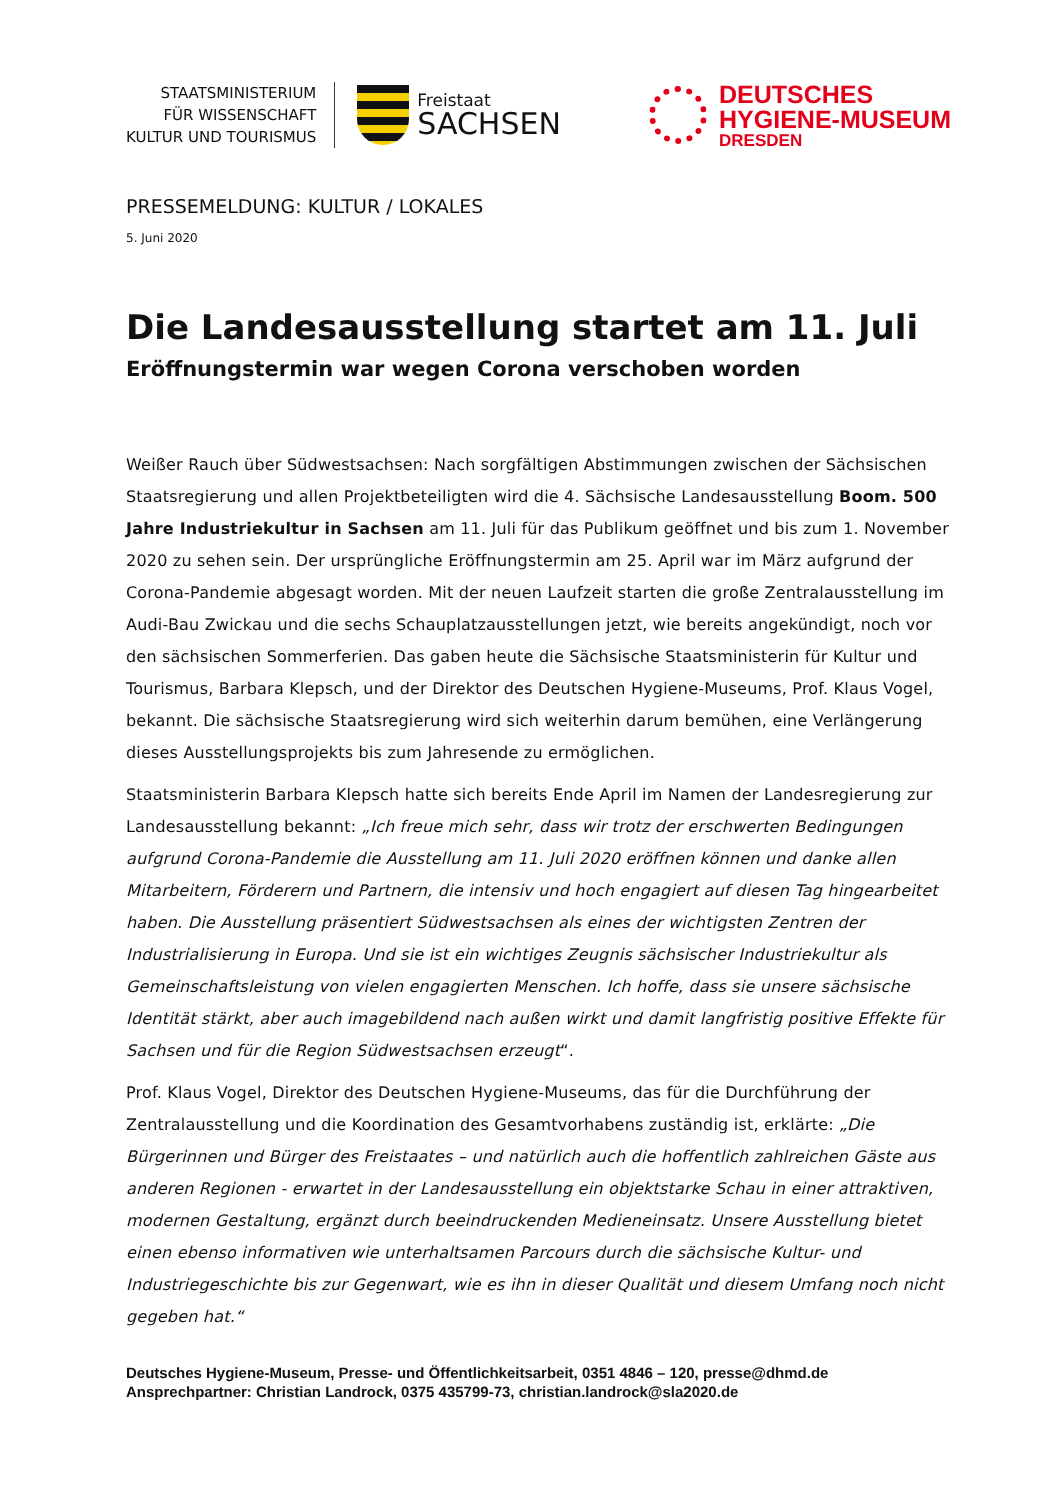STAATSMINISTERIUM
FÜR WISSENSCHAFT
KULTUR UND TOURISMUS
Freistaat
SACHSEN
DEUTSCHES
HYGIENE-MUSEUM
DRESDEN
PRESSEMELDUNG: KULTUR / LOKALES
5. Juni 2020
Die Landesausstellung startet am 11. Juli
Eröffnungstermin war wegen Corona verschoben worden
Weißer Rauch über Südwestsachsen: Nach sorgfältigen Abstimmungen zwischen der Sächsischen Staatsregierung und allen Projektbeteiligten wird die 4. Sächsische Landesausstellung Boom. 500 Jahre Industriekultur in Sachsen am 11. Juli für das Publikum geöffnet und bis zum 1. November 2020 zu sehen sein. Der ursprüngliche Eröffnungstermin am 25. April war im März aufgrund der Corona-Pandemie abgesagt worden. Mit der neuen Laufzeit starten die große Zentralausstellung im Audi-Bau Zwickau und die sechs Schauplatzausstellungen jetzt, wie bereits angekündigt, noch vor den sächsischen Sommerferien. Das gaben heute die Sächsische Staatsministerin für Kultur und Tourismus, Barbara Klepsch, und der Direktor des Deutschen Hygiene-Museums, Prof. Klaus Vogel, bekannt. Die sächsische Staatsregierung wird sich weiterhin darum bemühen, eine Verlängerung dieses Ausstellungsprojekts bis zum Jahresende zu ermöglichen.
Staatsministerin Barbara Klepsch hatte sich bereits Ende April im Namen der Landesregierung zur Landesausstellung bekannt: „Ich freue mich sehr, dass wir trotz der erschwerten Bedingungen aufgrund Corona-Pandemie die Ausstellung am 11. Juli 2020 eröffnen können und danke allen Mitarbeitern, Förderern und Partnern, die intensiv und hoch engagiert auf diesen Tag hingearbeitet haben. Die Ausstellung präsentiert Südwestsachsen als eines der wichtigsten Zentren der Industrialisierung in Europa. Und sie ist ein wichtiges Zeugnis sächsischer Industriekultur als Gemeinschaftsleistung von vielen engagierten Menschen. Ich hoffe, dass sie unsere sächsische Identität stärkt, aber auch imagebildend nach außen wirkt und damit langfristig positive Effekte für Sachsen und für die Region Südwestsachsen erzeugt“.
Prof. Klaus Vogel, Direktor des Deutschen Hygiene-Museums, das für die Durchführung der Zentralausstellung und die Koordination des Gesamtvorhabens zuständig ist, erklärte: „Die Bürgerinnen und Bürger des Freistaates – und natürlich auch die hoffentlich zahlreichen Gäste aus anderen Regionen - erwartet in der Landesausstellung ein objektstarke Schau in einer attraktiven, modernen Gestaltung, ergänzt durch beeindruckenden Medieneinsatz. Unsere Ausstellung bietet einen ebenso informativen wie unterhaltsamen Parcours durch die sächsische Kultur- und Industriegeschichte bis zur Gegenwart, wie es ihn in dieser Qualität und diesem Umfang noch nicht gegeben hat.“
Deutsches Hygiene-Museum, Presse- und Öffentlichkeitsarbeit, 0351 4846 – 120, presse@dhmd.de
Ansprechpartner: Christian Landrock, 0375 435799-73, christian.landrock@sla2020.de